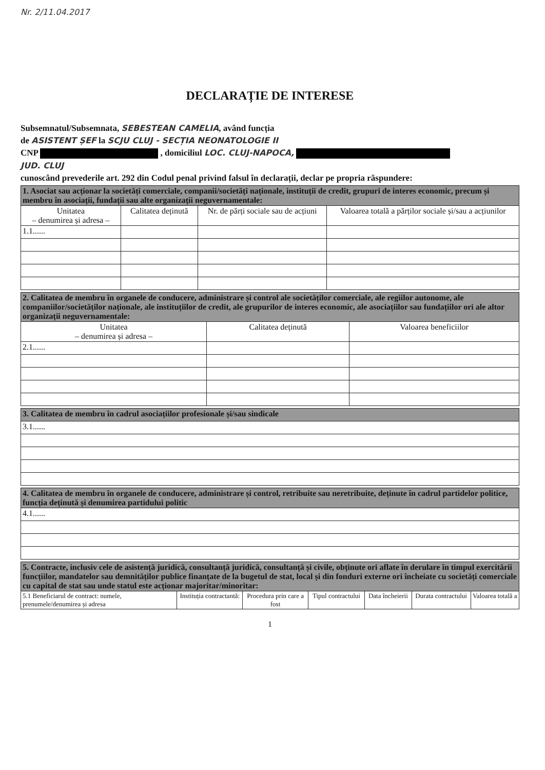Nr. 2/11.04.2017
DECLARAȚIE DE INTERESE
Subsemnatul/Subsemnata, SEBESTEAN CAMELIA, având funcția
de ASISTENT ȘEF la SCJU CLUJ - SECȚIA NEONATOLOGIE II
CNP , domiciliul LOC. CLUJ-NAPOCA,
JUD. CLUJ
cunoscând prevederile art. 292 din Codul penal privind falsul în declarații, declar pe propria răspundere:
| 1. Asociat sau acționar la societăți comerciale, companii/societăți naționale, instituții de credit, grupuri de interes economic, precum și membru în asociații, fundații sau alte organizații neguvernamentale: | | | |
| Unitatea – denumirea și adresa – | Calitatea deținută | Nr. de părți sociale sau de acțiuni | Valoarea totală a părților sociale și/sau a acțiunilor |
| 1.1...... | | | |
| 2. Calitatea de membru în organele de conducere, administrare și control ale societăților comerciale, ale regiilor autonome, ale companiilor/societăților naționale, ale instituțiilor de credit, ale grupurilor de interes economic, ale asociațiilor sau fundațiilor ori ale altor organizații neguvernamentale: | | |
| Unitatea – denumirea și adresa – | Calitatea deținută | Valoarea beneficiilor |
| 2.1...... | | |
| 3. Calitatea de membru în cadrul asociațiilor profesionale și/sau sindicale |
| 3.1...... |
| 4. Calitatea de membru în organele de conducere, administrare și control, retribuite sau neretribuite, deținute în cadrul partidelor politice, funcția deținută și denumirea partidului politic |
| 4.1...... |
| 5. Contracte, inclusiv cele de asistență juridică, consultanță juridică, consultanță și civile, obținute ori aflate în derulare în timpul exercitării funcțiilor, mandatelor sau demnităților publice finanțate de la bugetul de stat, local și din fonduri externe ori încheiate cu societăți comerciale cu capital de stat sau unde statul este acționar majoritar/minoritar: | | | | | | |
| 5.1 Beneficiarul de contract: numele, prenumele/denumirea și adresa | Instituția contractantă: | Procedura prin care a fost | Tipul contractului | Data încheierii | Durata contractului | Valoarea totală a |
1